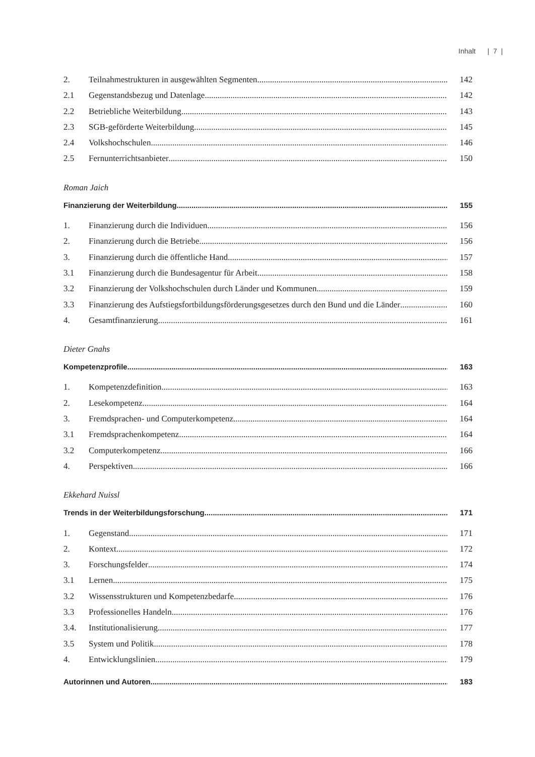Inhalt | 7 |
2. Teilnahmestrukturen in ausgewählten Segmenten 142
2.1 Gegenstandsbezug und Datenlage 142
2.2 Betriebliche Weiterbildung 143
2.3 SGB-geförderte Weiterbildung 145
2.4 Volkshochschulen 146
2.5 Fernunterrichtsanbieter 150
Roman Jaich
Finanzierung der Weiterbildung 155
1. Finanzierung durch die Individuen 156
2. Finanzierung durch die Betriebe 156
3. Finanzierung durch die öffentliche Hand 157
3.1 Finanzierung durch die Bundesagentur für Arbeit 158
3.2 Finanzierung der Volkshochschulen durch Länder und Kommunen 159
3.3 Finanzierung des Aufstiegsfortbildungsförderungsgesetzes durch den Bund und die Länder 160
4. Gesamtfinanzierung 161
Dieter Gnahs
Kompetenzprofile 163
1. Kompetenzdefinition 163
2. Lesekompetenz 164
3. Fremdsprachen- und Computerkompetenz 164
3.1 Fremdsprachenkompetenz 164
3.2 Computerkompetenz 166
4. Perspektiven 166
Ekkehard Nuissl
Trends in der Weiterbildungsforschung 171
1. Gegenstand 171
2. Kontext 172
3. Forschungsfelder 174
3.1 Lernen 175
3.2 Wissensstrukturen und Kompetenzbedarfe 176
3.3 Professionelles Handeln 176
3.4. Institutionalisierung 177
3.5 System und Politik 178
4. Entwicklungslinien 179
Autorinnen und Autoren 183